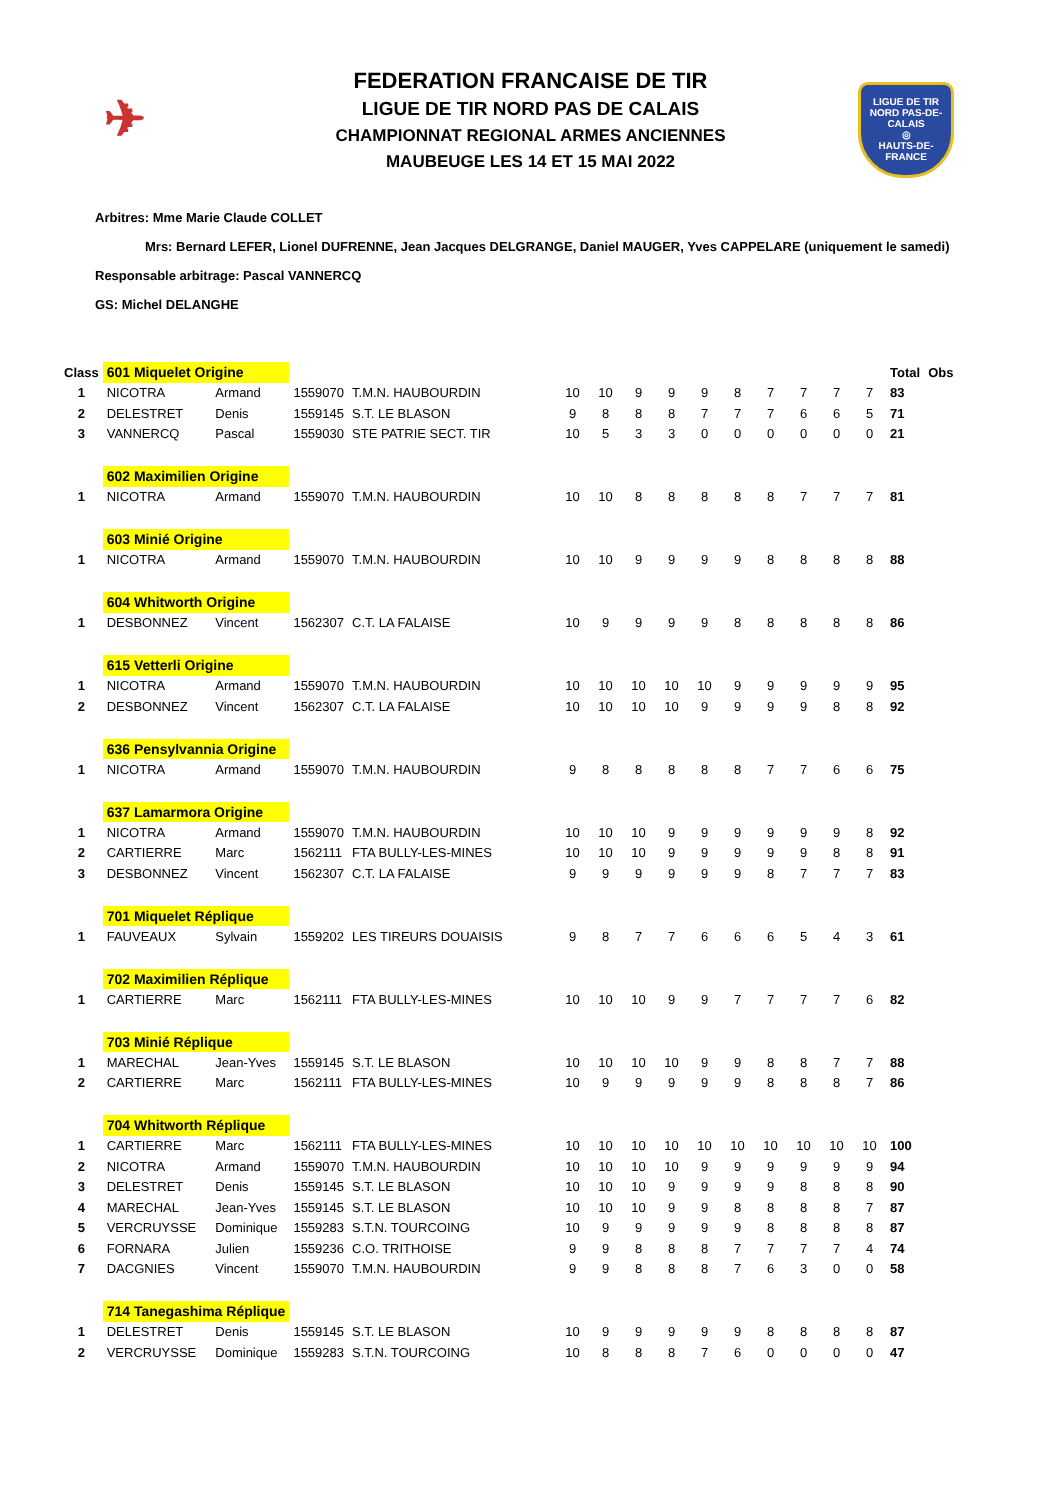✈
LIGUE DE TIR
NORD PAS-DE-CALAIS
◎
HAUTS-DE-FRANCE
FEDERATION FRANCAISE DE TIR
LIGUE DE TIR NORD PAS DE CALAIS
CHAMPIONNAT REGIONAL ARMES ANCIENNES
MAUBEUGE LES 14 ET 15 MAI 2022
Arbitres: Mme Marie Claude COLLET
Mrs: Bernard LEFER, Lionel DUFRENNE, Jean Jacques DELGRANGE, Daniel MAUGER, Yves CAPPELARE (uniquement le samedi)
Responsable arbitrage: Pascal VANNERCQ
GS: Michel DELANGHE
| Class | 601 Miquelet Origine | | | | | | | | | | | | | | Total | Obs |
| 1 | NICOTRA | Armand | 1559070 | T.M.N. HAUBOURDIN | 10 | 10 | 9 | 9 | 9 | 8 | 7 | 7 | 7 | 7 | 83 | |
| 2 | DELESTRET | Denis | 1559145 | S.T. LE BLASON | 9 | 8 | 8 | 8 | 7 | 7 | 7 | 6 | 6 | 5 | 71 | |
| 3 | VANNERCQ | Pascal | 1559030 | STE PATRIE SECT. TIR | 10 | 5 | 3 | 3 | 0 | 0 | 0 | 0 | 0 | 0 | 21 | |
| | 602 Maximilien Origine | | | | | | | | | | | | | | | |
| 1 | NICOTRA | Armand | 1559070 | T.M.N. HAUBOURDIN | 10 | 10 | 8 | 8 | 8 | 8 | 8 | 7 | 7 | 7 | 81 | |
| | 603 Minié Origine | | | | | | | | | | | | | | | |
| 1 | NICOTRA | Armand | 1559070 | T.M.N. HAUBOURDIN | 10 | 10 | 9 | 9 | 9 | 9 | 8 | 8 | 8 | 8 | 88 | |
| | 604 Whitworth Origine | | | | | | | | | | | | | | | |
| 1 | DESBONNEZ | Vincent | 1562307 | C.T. LA FALAISE | 10 | 9 | 9 | 9 | 9 | 8 | 8 | 8 | 8 | 8 | 86 | |
| | 615 Vetterli Origine | | | | | | | | | | | | | | | |
| 1 | NICOTRA | Armand | 1559070 | T.M.N. HAUBOURDIN | 10 | 10 | 10 | 10 | 10 | 9 | 9 | 9 | 9 | 9 | 95 | |
| 2 | DESBONNEZ | Vincent | 1562307 | C.T. LA FALAISE | 10 | 10 | 10 | 10 | 9 | 9 | 9 | 9 | 8 | 8 | 92 | |
| | 636 Pensylvannia Origine | | | | | | | | | | | | | | | |
| 1 | NICOTRA | Armand | 1559070 | T.M.N. HAUBOURDIN | 9 | 8 | 8 | 8 | 8 | 8 | 7 | 7 | 6 | 6 | 75 | |
| | 637 Lamarmora Origine | | | | | | | | | | | | | | | |
| 1 | NICOTRA | Armand | 1559070 | T.M.N. HAUBOURDIN | 10 | 10 | 10 | 9 | 9 | 9 | 9 | 9 | 9 | 8 | 92 | |
| 2 | CARTIERRE | Marc | 1562111 | FTA BULLY-LES-MINES | 10 | 10 | 10 | 9 | 9 | 9 | 9 | 9 | 8 | 8 | 91 | |
| 3 | DESBONNEZ | Vincent | 1562307 | C.T. LA FALAISE | 9 | 9 | 9 | 9 | 9 | 9 | 8 | 7 | 7 | 7 | 83 | |
| | 701 Miquelet Réplique | | | | | | | | | | | | | | | |
| 1 | FAUVEAUX | Sylvain | 1559202 | LES TIREURS DOUAISIS | 9 | 8 | 7 | 7 | 6 | 6 | 6 | 5 | 4 | 3 | 61 | |
| | 702 Maximilien Réplique | | | | | | | | | | | | | | | |
| 1 | CARTIERRE | Marc | 1562111 | FTA BULLY-LES-MINES | 10 | 10 | 10 | 9 | 9 | 7 | 7 | 7 | 7 | 6 | 82 | |
| | 703 Minié Réplique | | | | | | | | | | | | | | | |
| 1 | MARECHAL | Jean-Yves | 1559145 | S.T. LE BLASON | 10 | 10 | 10 | 10 | 9 | 9 | 8 | 8 | 7 | 7 | 88 | |
| 2 | CARTIERRE | Marc | 1562111 | FTA BULLY-LES-MINES | 10 | 9 | 9 | 9 | 9 | 9 | 8 | 8 | 8 | 7 | 86 | |
| | 704 Whitworth Réplique | | | | | | | | | | | | | | | |
| 1 | CARTIERRE | Marc | 1562111 | FTA BULLY-LES-MINES | 10 | 10 | 10 | 10 | 10 | 10 | 10 | 10 | 10 | 10 | 100 | |
| 2 | NICOTRA | Armand | 1559070 | T.M.N. HAUBOURDIN | 10 | 10 | 10 | 10 | 9 | 9 | 9 | 9 | 9 | 9 | 94 | |
| 3 | DELESTRET | Denis | 1559145 | S.T. LE BLASON | 10 | 10 | 10 | 9 | 9 | 9 | 9 | 8 | 8 | 8 | 90 | |
| 4 | MARECHAL | Jean-Yves | 1559145 | S.T. LE BLASON | 10 | 10 | 10 | 9 | 9 | 8 | 8 | 8 | 8 | 7 | 87 | |
| 5 | VERCRUYSSE | Dominique | 1559283 | S.T.N. TOURCOING | 10 | 9 | 9 | 9 | 9 | 9 | 8 | 8 | 8 | 8 | 87 | |
| 6 | FORNARA | Julien | 1559236 | C.O. TRITHOISE | 9 | 9 | 8 | 8 | 8 | 7 | 7 | 7 | 7 | 4 | 74 | |
| 7 | DACGNIES | Vincent | 1559070 | T.M.N. HAUBOURDIN | 9 | 9 | 8 | 8 | 8 | 7 | 6 | 3 | 0 | 0 | 58 | |
| | 714 Tanegashima Réplique | | | | | | | | | | | | | | | |
| 1 | DELESTRET | Denis | 1559145 | S.T. LE BLASON | 10 | 9 | 9 | 9 | 9 | 9 | 8 | 8 | 8 | 8 | 87 | |
| 2 | VERCRUYSSE | Dominique | 1559283 | S.T.N. TOURCOING | 10 | 8 | 8 | 8 | 7 | 6 | 0 | 0 | 0 | 0 | 47 | |